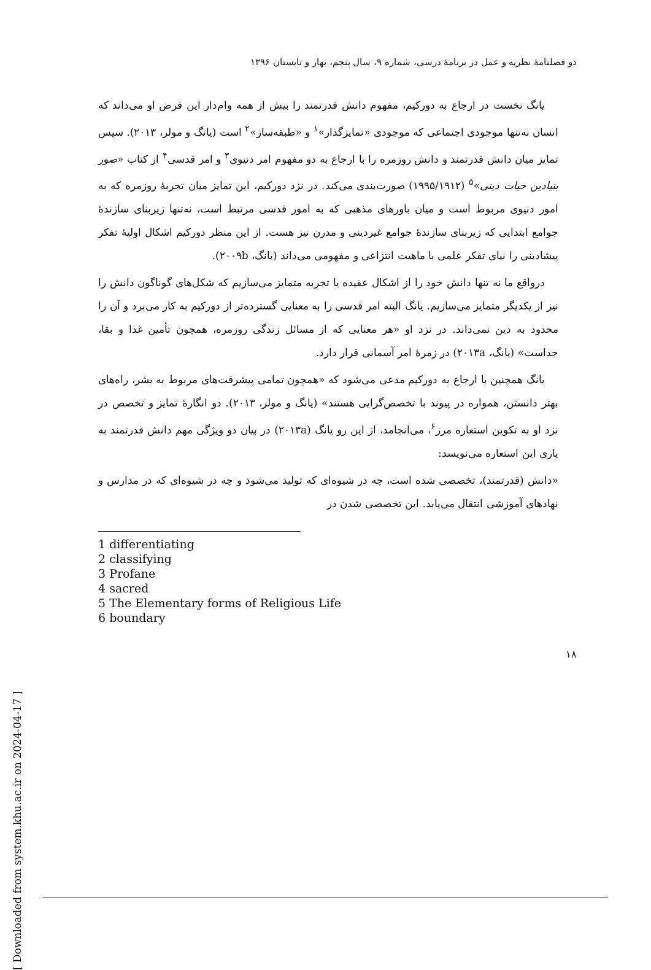دو فصلنامهٔ نظریه و عمل در برنامهٔ درسی، شماره ۹، سال پنجم، بهار و تابستان ۱۳۹۶
یانگ نخست در ارجاع به دورکیم، مفهوم دانش قدرتمند را بیش از همه وام‌دار این فرض او می‌داند که انسان نه‌تنها موجودی اجتماعی که موجودی «تمایزگذار»<sup>۱</sup> و «طبقه‌ساز»<sup>۲</sup> است (یانگ و مولر، ۲۰۱۳). سپس تمایز میان دانش قدرتمند و دانش روزمره را با ارجاع به دو مفهوم امر دنیوی<sup>۳</sup> و امر قدسی<sup>۴</sup> از کتاب «صور بنیادین حیات دینی»<sup>۵</sup> (۱۹۹۵/۱۹۱۲) صورت‌بندی می‌کند. در نزد دورکیم، این تمایز میان تجربهٔ روزمره که به امور دنیوی مربوط است و میان باورهای مذهبی که به امور قدسی مرتبط است، نه‌تنها زیربنای سازندهٔ جوامع ابتدایی که زیربنای سازندهٔ جوامع غیردینی و مدرن نیز هست. از این منظر دورکیم اشکال اولیهٔ تفکر پیشادینی را نیای تفکر علمی با ماهیت انتزاعی و مفهومی می‌داند (یانگ، ۲۰۰۹b).
درواقع ما نه تنها دانش خود را از اشکال عقیده یا تجربه متمایز می‌سازیم که شکل‌های گوناگون دانش را نیز از یکدیگر متمایز می‌سازیم. یانگ البته امر قدسی را به معنایی گسترده‌تر از دورکیم به کار می‌برد و آن را محدود به دین نمی‌داند. در نزد او «هر معنایی که از مسائل زندگی روزمره، همچون تأمین غذا و بقا، جداست» (یانگ، ۲۰۱۳a) در زمرهٔ امر آسمانی قرار دارد.
یانگ همچنین با ارجاع به دورکیم مدعی می‌شود که «همچون تمامی پیشرفت‌های مربوط به بشر، راه‌های بهتر دانستن، همواره در پیوند با تخصص‌گرایی هستند» (یانگ و مولر، ۲۰۱۳). دو انگارهٔ تمایز و تخصص در نزد او به تکوین استعاره مرز<sup>۶</sup>، می‌انجامد، از این رو یانگ (۲۰۱۳a) در بیان دو ویژگی مهم دانش قدرتمند به یاری این استعاره می‌نویسد:
«دانش (قدرتمند)، تخصصی شده است، چه در شیوه‌ای که تولید می‌شود و چه در شیوه‌ای که در مدارس و نهادهای آموزشی انتقال می‌یابد. این تخصصی شدن در
1 differentiating
2 classifying
3 Profane
4 sacred
5 The Elementary forms of Religious Life
6 boundary
۱۸
[ Downloaded from system.khu.ac.ir on 2024-04-17 ]